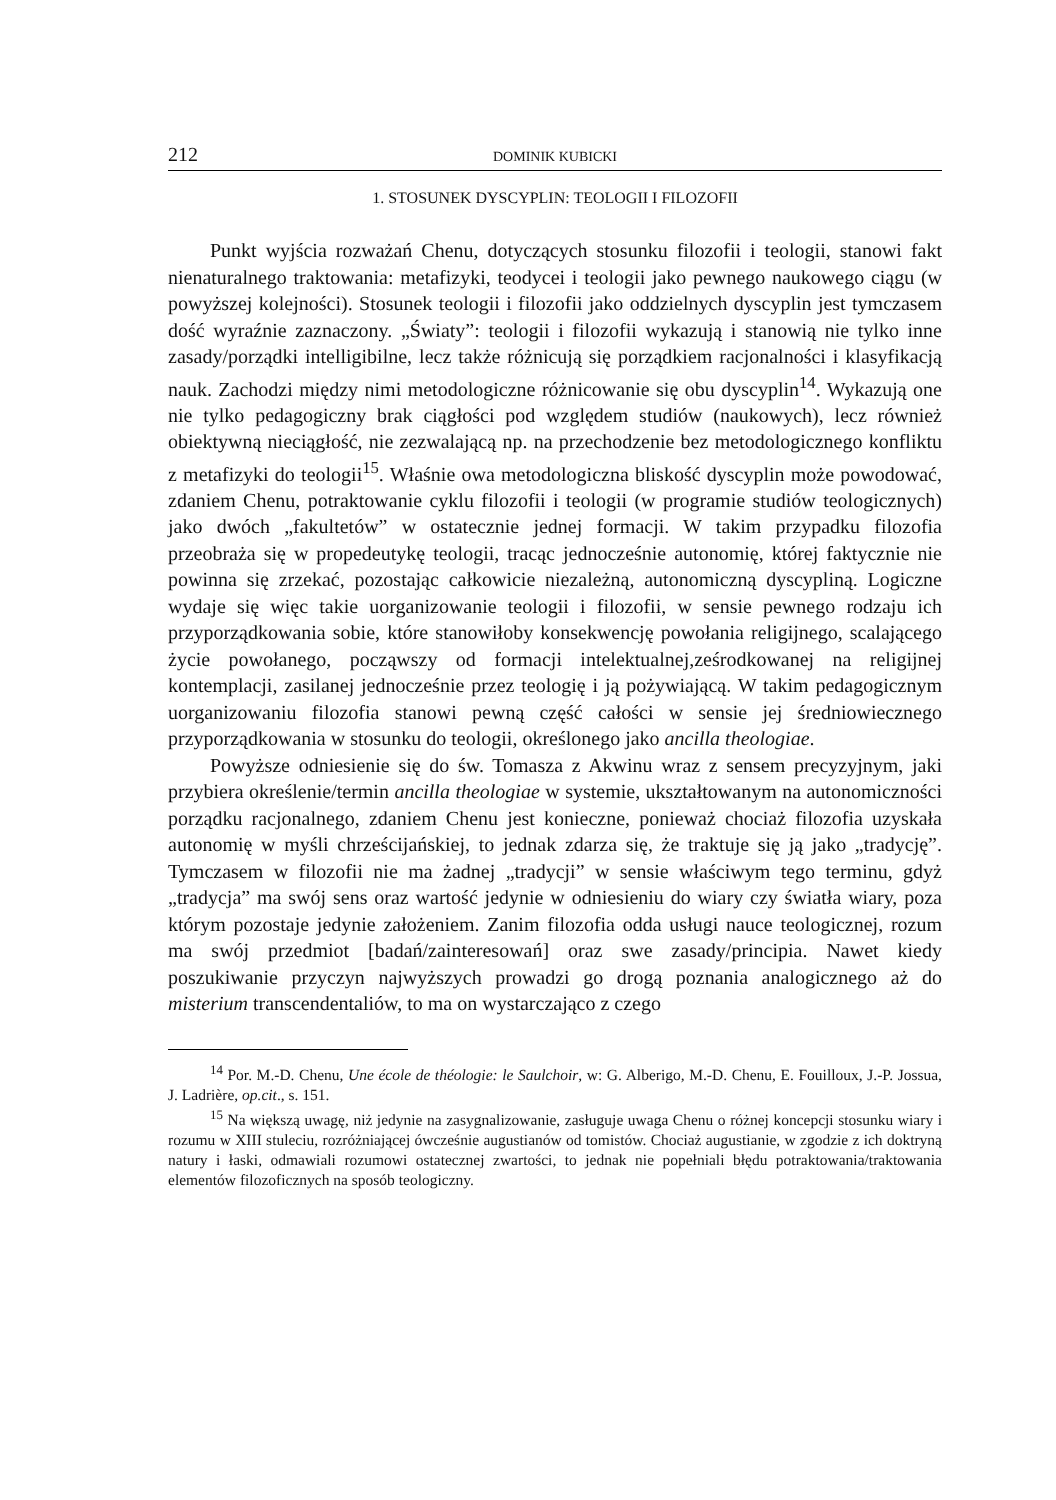212 DOMINIK KUBICKI
1. STOSUNEK DYSCYPLIN: TEOLOGII I FILOZOFII
Punkt wyjścia rozważań Chenu, dotyczących stosunku filozofii i teologii, stanowi fakt nienaturalnego traktowania: metafizyki, teodycei i teologii jako pewnego naukowego ciągu (w powyższej kolejności). Stosunek teologii i filozofii jako oddzielnych dyscyplin jest tymczasem dość wyraźnie zaznaczony. „Światy”: teologii i filozofii wykazują i stanowią nie tylko inne zasady/porządki intelligibilne, lecz także różnicują się porządkiem racjonalności i klasyfikacją nauk. Zachodzi między nimi metodologiczne różnicowanie się obu dyscyplin<sup>14</sup>. Wykazują one nie tylko pedagogiczny brak ciągłości pod względem studiów (naukowych), lecz również obiektywną nieciągłość, nie zezwalającą np. na przechodzenie bez metodologicznego konfliktu z metafizyki do teologii<sup>15</sup>. Właśnie owa metodologiczna bliskość dyscyplin może powodować, zdaniem Chenu, potraktowanie cyklu filozofii i teologii (w programie studiów teologicznych) jako dwóch „fakultetów” w ostatecznie jednej formacji. W takim przypadku filozofia przeobraża się w propedeutykę teologii, tracąc jednocześnie autonomię, której faktycznie nie powinna się zrzekać, pozostając całkowicie niezależną, autonomiczną dyscypliną. Logiczne wydaje się więc takie uorganizowanie teologii i filozofii, w sensie pewnego rodzaju ich przyporządkowania sobie, które stanowiłoby konsekwencję powołania religijnego, scalającego życie powołanego, począwszy od formacji intelektualnej,ześrodkowanej na religijnej kontemplacji, zasilanej jednocześnie przez teologię i ją pożywiającą. W takim pedagogicznym uorganizowaniu filozofia stanowi pewną część całości w sensie jej średniowiecznego przyporządkowania w stosunku do teologii, określonego jako ancilla theologiae.
Powyższe odniesienie się do św. Tomasza z Akwinu wraz z sensem precyzyjnym, jaki przybiera określenie/termin ancilla theologiae w systemie, ukształtowanym na autonomiczności porządku racjonalnego, zdaniem Chenu jest konieczne, ponieważ chociaż filozofia uzyskała autonomię w myśli chrześcijańskiej, to jednak zdarza się, że traktuje się ją jako „tradycję”. Tymczasem w filozofii nie ma żadnej „tradycji” w sensie właściwym tego terminu, gdyż „tradycja” ma swój sens oraz wartość jedynie w odniesieniu do wiary czy światła wiary, poza którym pozostaje jedynie założeniem. Zanim filozofia odda usługi nauce teologicznej, rozum ma swój przedmiot [badań/zainteresowań] oraz swe zasady/principia. Nawet kiedy poszukiwanie przyczyn najwyższych prowadzi go drogą poznania analogicznego aż do misterium transcendentaliów, to ma on wystarczająco z czego
<sup>14</sup> Por. M.-D. Chenu, Une école de théologie: le Saulchoir, w: G. Alberigo, M.-D. Chenu, E. Fouilloux, J.-P. Jossua, J. Ladrière, op.cit., s. 151.
<sup>15</sup> Na większą uwagę, niż jedynie na zasygnalizowanie, zasługuje uwaga Chenu o różnej koncepcji stosunku wiary i rozumu w XIII stuleciu, rozróżniającej ówcześnie augustianów od tomistów. Chociaż augustianie, w zgodzie z ich doktryną natury i łaski, odmawiali rozumowi ostatecznej zwartości, to jednak nie popełniali błędu potraktowania/traktowania elementów filozoficznych na sposób teologiczny.